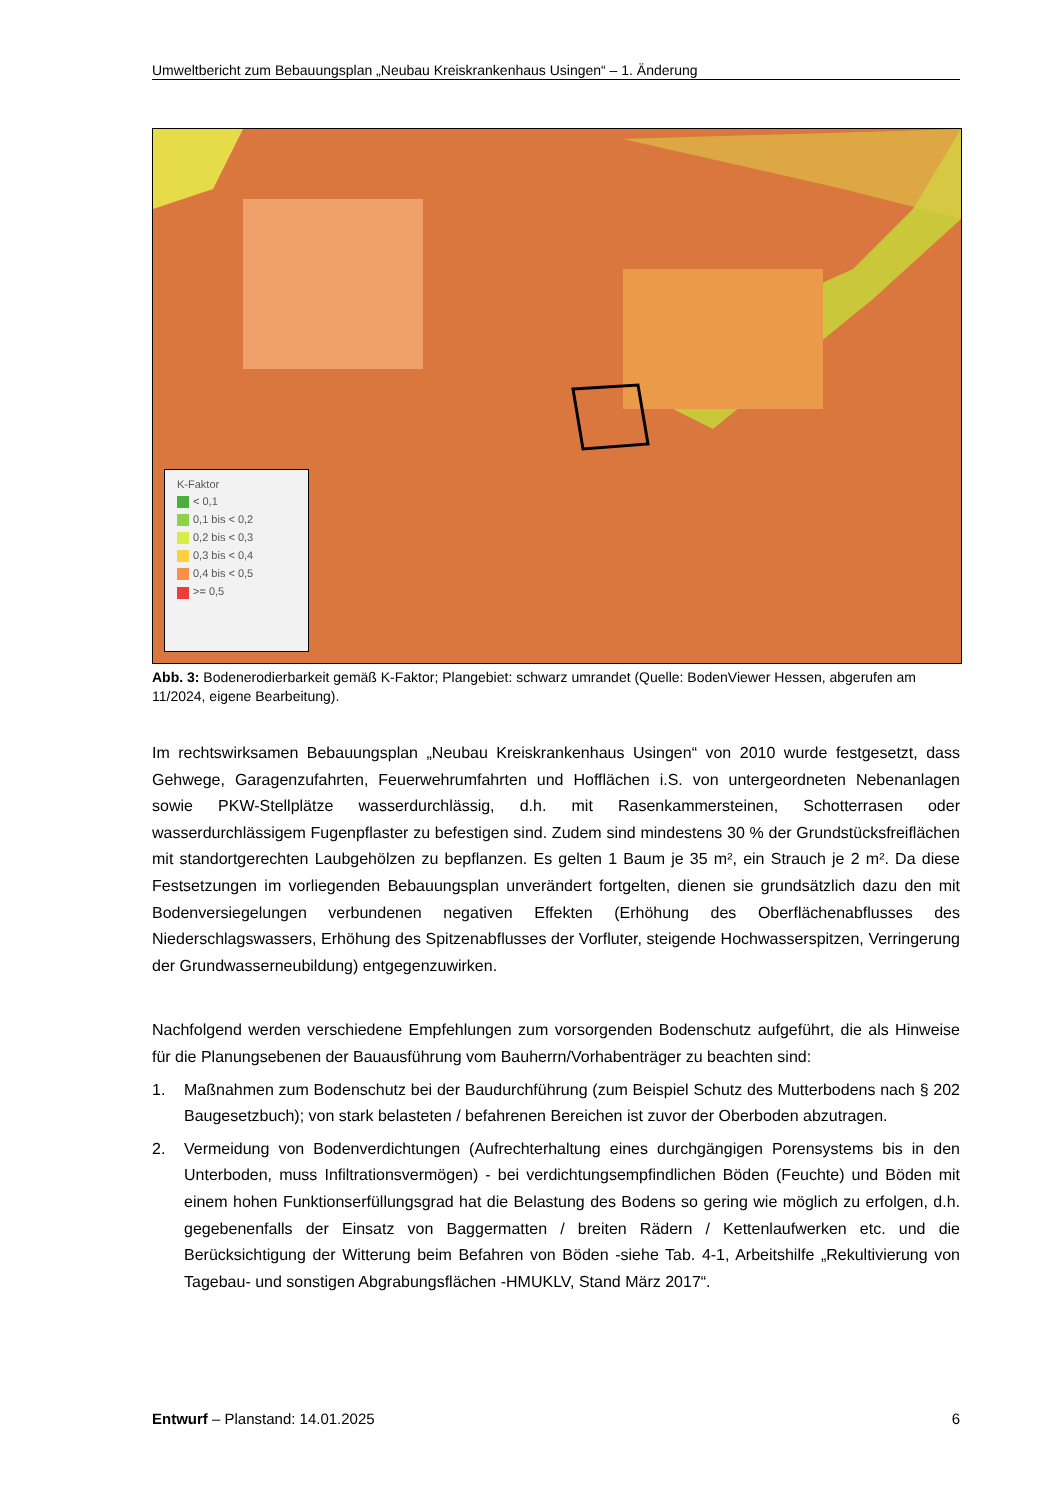Umweltbericht zum Bebauungsplan „Neubau Kreiskrankenhaus Usingen“ – 1. Änderung
K-Faktor
< 0,1
0,1 bis < 0,2
0,2 bis < 0,3
0,3 bis < 0,4
0,4 bis < 0,5
>= 0,5
Abb. 3: Bodenerodierbarkeit gemäß K-Faktor; Plangebiet: schwarz umrandet (Quelle: BodenViewer Hessen, abgerufen am 11/2024, eigene Bearbeitung).
Im rechtswirksamen Bebauungsplan „Neubau Kreiskrankenhaus Usingen“ von 2010 wurde festgesetzt, dass Gehwege, Garagenzufahrten, Feuerwehrumfahrten und Hofflächen i.S. von untergeordneten Nebenanlagen sowie PKW-Stellplätze wasserdurchlässig, d.h. mit Rasenkammersteinen, Schotterrasen oder wasserdurchlässigem Fugenpflaster zu befestigen sind. Zudem sind mindestens 30 % der Grundstücksfreiflächen mit standortgerechten Laubgehölzen zu bepflanzen. Es gelten 1 Baum je 35 m², ein Strauch je 2 m². Da diese Festsetzungen im vorliegenden Bebauungsplan unverändert fortgelten, dienen sie grundsätzlich dazu den mit Bodenversiegelungen verbundenen negativen Effekten (Erhöhung des Oberflächenabflusses des Niederschlagswassers, Erhöhung des Spitzenabflusses der Vorfluter, steigende Hochwasserspitzen, Verringerung der Grundwasserneubildung) entgegenzuwirken.
Nachfolgend werden verschiedene Empfehlungen zum vorsorgenden Bodenschutz aufgeführt, die als Hinweise für die Planungsebenen der Bauausführung vom Bauherrn/Vorhabenträger zu beachten sind:
1. Maßnahmen zum Bodenschutz bei der Baudurchführung (zum Beispiel Schutz des Mutterbodens nach § 202 Baugesetzbuch); von stark belasteten / befahrenen Bereichen ist zuvor der Oberboden abzutragen.
2. Vermeidung von Bodenverdichtungen (Aufrechterhaltung eines durchgängigen Porensystems bis in den Unterboden, muss Infiltrationsvermögen) - bei verdichtungsempfindlichen Böden (Feuchte) und Böden mit einem hohen Funktionserfüllungsgrad hat die Belastung des Bodens so gering wie möglich zu erfolgen, d.h. gegebenenfalls der Einsatz von Baggermatten / breiten Rädern / Kettenlaufwerken etc. und die Berücksichtigung der Witterung beim Befahren von Böden -siehe Tab. 4-1, Arbeitshilfe „Rekultivierung von Tagebau- und sonstigen Abgrabungsflächen -HMUKLV, Stand März 2017“.
Entwurf – Planstand: 14.01.2025 6